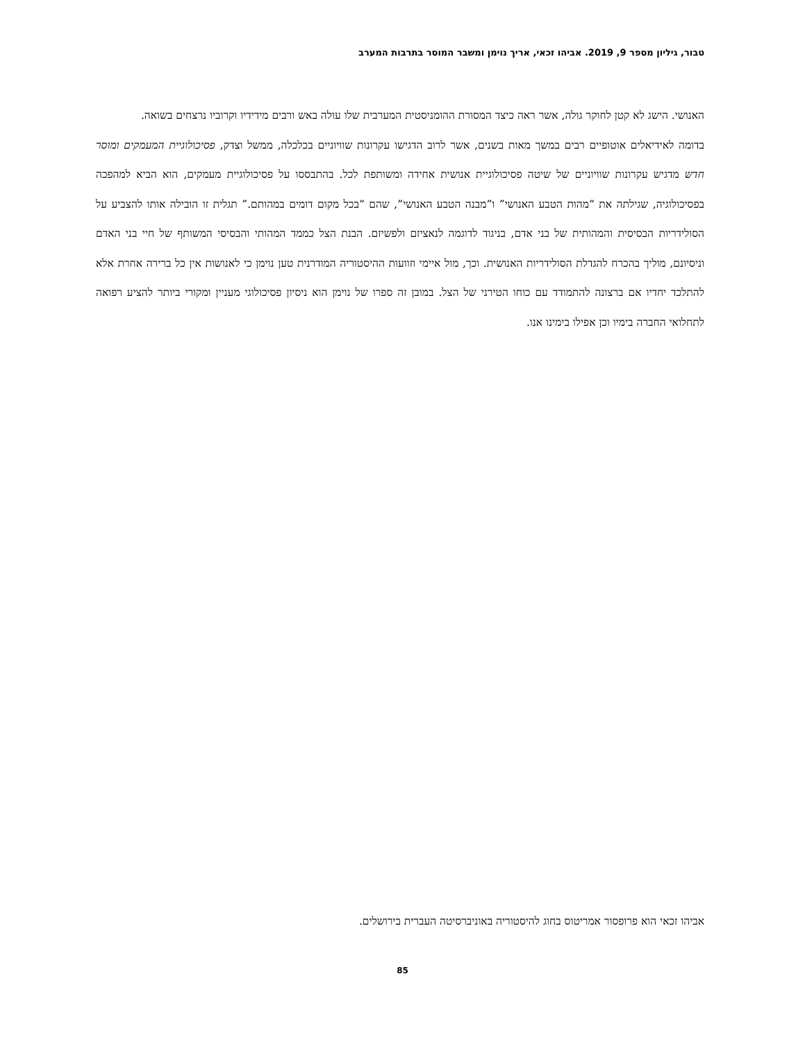טבור, גיליון מספר 9, 2019. אביהו זכאי, אריך נוימן ומשבר המוסר בתרבות המערב
האנושי. הישג לא קטן לחוקר גולה, אשר ראה כיצד המסורת ההומניסטית המערבית שלו עולה באש ורבים מידידיו וקרוביו נרצחים בשואה.
בדומה לאידיאלים אוטופיים רבים במשך מאות בשנים, אשר לרוב הדגישו עקרונות שוויוניים בכלכלה, ממשל וצדק, פסיכולוגיית המעמקים ומוסר חדש מדגיש עקרונות שוויוניים של שיטה פסיכולוגיית אנושית אחידה ומשותפת לכל. בהתבססו על פסיכולוגיית מעמקים, הוא הביא למהפכה בפסיכולוגיה, שגילתה את “מהות הטבע האנושי” ו”מבנה הטבע האנושי”, שהם “בכל מקום דומים במהותם.” תגלית זו הובילה אותו להצביע על הסולידריות הבסיסית והמהותית של בני אדם, בניגוד לדוגמה לנאציזם ולפשיזם. הבנת הצל כממד המהותי והבסיסי המשותף של חיי בני האדם וניסיונם, מוליך בהכרח להגדלת הסולידריות האנושית. וכך, מול איימי וזוועות ההיסטוריה המודרנית טען נוימן כי לאנושות אין כל ברירה אחרת אלא להתלכד יחדיו אם ברצונה להתמודד עם כוחו הטירני של הצל. במובן זה ספרו של נוימן הוא ניסיון פסיכולוגי מעניין ומקורי ביותר להציע רפואה לתחלואי החברה בימיו וכן אפילו בימינו אנו.
אביהו זכאי הוא פרופסור אמריטוס בחוג להיסטוריה באוניברסיטה העברית בירושלים.
85